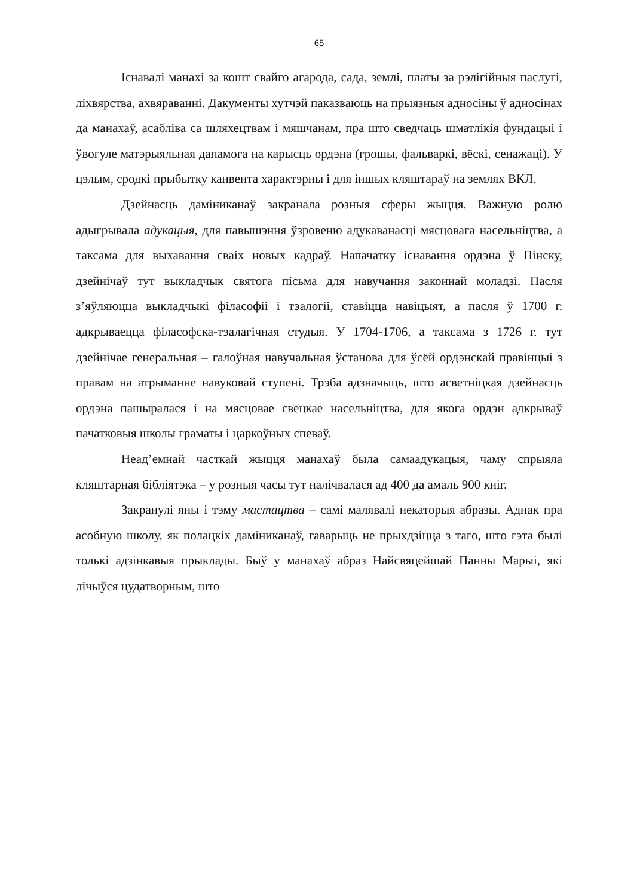65
Існавалі манахі за кошт свайго агарода, сада, землі, платы за рэлігійныя паслугі, ліхвярства, ахвяраванні. Дакументы хутчэй паказваюць на прыязныя адносіны ў адносінах да манахаў, асабліва са шляхецтвам і мяшчанам, пра што сведчаць шматлікія фундацыі і ўвогуле матэрыяльная дапамога на карысць ордэна (грошы, фальваркі, вёскі, сенажаці). У цэлым, сродкі прыбытку канвента характэрны і для іншых кляштараў на землях ВКЛ.
Дзейнасць даміниканаў закранала розныя сферы жыцця. Важную ролю адыгрывала адукацыя, для павышэння ўзровеню адукаванасці мясцовага насельніцтва, а таксама для выхавання сваіх новых кадраў. Напачатку існавання ордэна ў Пінску, дзейнічаў тут выкладчык святога пісьма для навучання законнай моладзі. Пасля з’яўляюцца выкладчыкі філасофіі і тэалогіі, ставіцца навіцыят, а пасля ў 1700 г. адкрываецца філасофска-тэалагічная студыя. У 1704-1706, а таксама з 1726 г. тут дзейнічае генеральная – галоўная навучальная ўстанова для ўсёй ордэнскай правінцыі з правам на атрыманне навуковай ступені. Трэба адзначыць, што асветніцкая дзейнасць ордэна пашыралася і на мясцовае свецкае насельніцтва, для якога ордэн адкрываў пачатковыя школы граматы і царкоўных спеваў.
Неад’емнай часткай жыцця манахаў была самаадукацыя, чаму спрыяла кляштарная бібліятэка – у розныя часы тут налічвалася ад 400 да амаль 900 кніг.
Закранулі яны і тэму мастацтва – самі малявалі некаторыя абразы. Аднак пра асобную школу, як полацкіх даміниканаў, гаварыць не прыхдзіцца з таго, што гэта былі толькі адзінкавыя прыклады. Быў у манахаў абраз Найсвяцейшай Панны Марыі, які лічыўся цудатворным, што